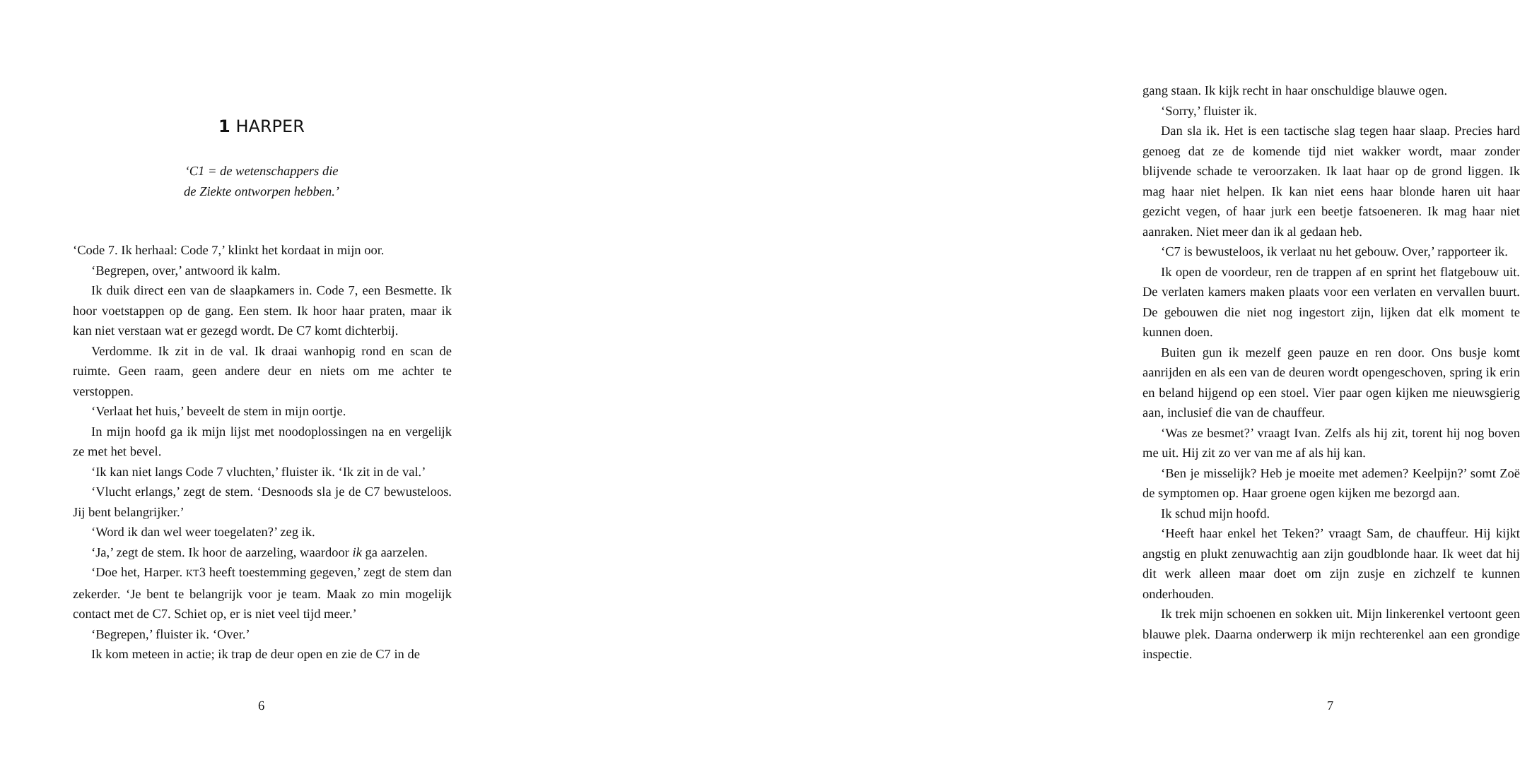1 HARPER
‘C1 = de wetenschappers die
de Ziekte ontworpen hebben.’
‘Code 7. Ik herhaal: Code 7,’ klinkt het kordaat in mijn oor.
‘Begrepen, over,’ antwoord ik kalm.
Ik duik direct een van de slaapkamers in. Code 7, een Besmette. Ik hoor voetstappen op de gang. Een stem. Ik hoor haar praten, maar ik kan niet verstaan wat er gezegd wordt. De C7 komt dichterbij.
Verdomme. Ik zit in de val. Ik draai wanhopig rond en scan de ruimte. Geen raam, geen andere deur en niets om me achter te verstoppen.
‘Verlaat het huis,’ beveelt de stem in mijn oortje.
In mijn hoofd ga ik mijn lijst met noodoplossingen na en vergelijk ze met het bevel.
‘Ik kan niet langs Code 7 vluchten,’ fluister ik. ‘Ik zit in de val.’
‘Vlucht erlangs,’ zegt de stem. ‘Desnoods sla je de C7 bewusteloos. Jij bent belangrijker.’
‘Word ik dan wel weer toegelaten?’ zeg ik.
‘Ja,’ zegt de stem. Ik hoor de aarzeling, waardoor ik ga aarzelen.
‘Doe het, Harper. KT3 heeft toestemming gegeven,’ zegt de stem dan zekerder. ‘Je bent te belangrijk voor je team. Maak zo min mogelijk contact met de C7. Schiet op, er is niet veel tijd meer.’
‘Begrepen,’ fluister ik. ‘Over.’
Ik kom meteen in actie; ik trap de deur open en zie de C7 in de
6
gang staan. Ik kijk recht in haar onschuldige blauwe ogen.
‘Sorry,’ fluister ik.
Dan sla ik. Het is een tactische slag tegen haar slaap. Precies hard genoeg dat ze de komende tijd niet wakker wordt, maar zonder blijvende schade te veroorzaken. Ik laat haar op de grond liggen. Ik mag haar niet helpen. Ik kan niet eens haar blonde haren uit haar gezicht vegen, of haar jurk een beetje fatsoeneren. Ik mag haar niet aanraken. Niet meer dan ik al gedaan heb.
‘C7 is bewusteloos, ik verlaat nu het gebouw. Over,’ rapporteer ik.
Ik open de voordeur, ren de trappen af en sprint het flatgebouw uit. De verlaten kamers maken plaats voor een verlaten en vervallen buurt. De gebouwen die niet nog ingestort zijn, lijken dat elk moment te kunnen doen.
Buiten gun ik mezelf geen pauze en ren door. Ons busje komt aanrijden en als een van de deuren wordt opengeschoven, spring ik erin en beland hijgend op een stoel. Vier paar ogen kijken me nieuwsgierig aan, inclusief die van de chauffeur.
‘Was ze besmet?’ vraagt Ivan. Zelfs als hij zit, torent hij nog boven me uit. Hij zit zo ver van me af als hij kan.
‘Ben je misselijk? Heb je moeite met ademen? Keelpijn?’ somt Zoë de symptomen op. Haar groene ogen kijken me bezorgd aan.
Ik schud mijn hoofd.
‘Heeft haar enkel het Teken?’ vraagt Sam, de chauffeur. Hij kijkt angstig en plukt zenuwachtig aan zijn goudblonde haar. Ik weet dat hij dit werk alleen maar doet om zijn zusje en zichzelf te kunnen onderhouden.
Ik trek mijn schoenen en sokken uit. Mijn linkerenkel vertoont geen blauwe plek. Daarna onderwerp ik mijn rechterenkel aan een grondige inspectie.
7